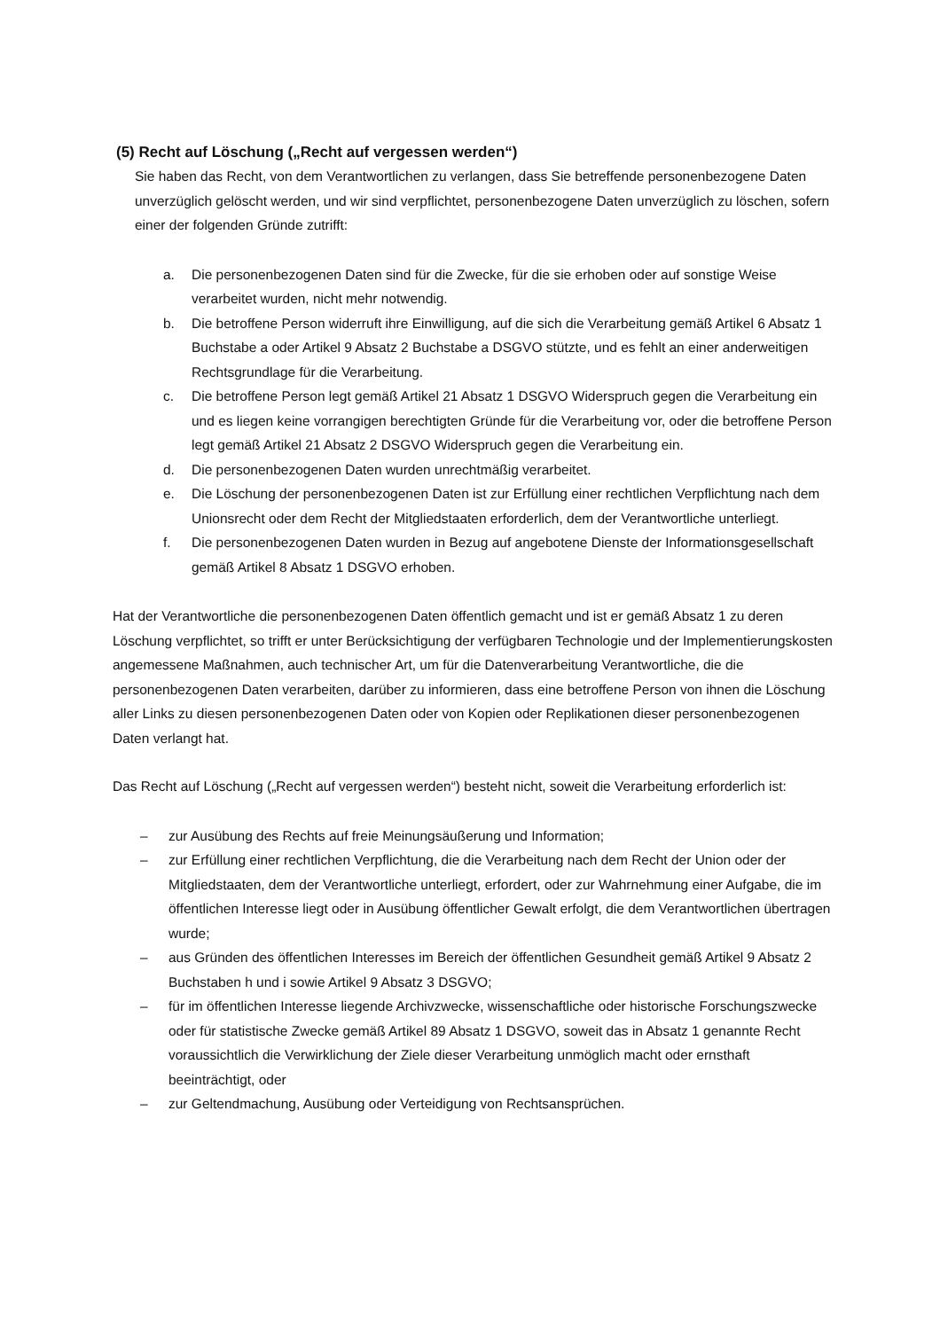(5) Recht auf Löschung („Recht auf vergessen werden“)
Sie haben das Recht, von dem Verantwortlichen zu verlangen, dass Sie betreffende personenbezogene Daten unverzüglich gelöscht werden, und wir sind verpflichtet, personenbezogene Daten unverzüglich zu löschen, sofern einer der folgenden Gründe zutrifft:
a. Die personenbezogenen Daten sind für die Zwecke, für die sie erhoben oder auf sonstige Weise verarbeitet wurden, nicht mehr notwendig.
b. Die betroffene Person widerruft ihre Einwilligung, auf die sich die Verarbeitung gemäß Artikel 6 Absatz 1 Buchstabe a oder Artikel 9 Absatz 2 Buchstabe a DSGVO stützte, und es fehlt an einer anderweitigen Rechtsgrundlage für die Verarbeitung.
c. Die betroffene Person legt gemäß Artikel 21 Absatz 1 DSGVO Widerspruch gegen die Verarbeitung ein und es liegen keine vorrangigen berechtigten Gründe für die Verarbeitung vor, oder die betroffene Person legt gemäß Artikel 21 Absatz 2 DSGVO Widerspruch gegen die Verarbeitung ein.
d. Die personenbezogenen Daten wurden unrechtmäßig verarbeitet.
e. Die Löschung der personenbezogenen Daten ist zur Erfüllung einer rechtlichen Verpflichtung nach dem Unionsrecht oder dem Recht der Mitgliedstaaten erforderlich, dem der Verantwortliche unterliegt.
f. Die personenbezogenen Daten wurden in Bezug auf angebotene Dienste der Informationsgesellschaft gemäß Artikel 8 Absatz 1 DSGVO erhoben.
Hat der Verantwortliche die personenbezogenen Daten öffentlich gemacht und ist er gemäß Absatz 1 zu deren Löschung verpflichtet, so trifft er unter Berücksichtigung der verfügbaren Technologie und der Implementierungskosten angemessene Maßnahmen, auch technischer Art, um für die Datenverarbeitung Verantwortliche, die die personenbezogenen Daten verarbeiten, darüber zu informieren, dass eine betroffene Person von ihnen die Löschung aller Links zu diesen personenbezogenen Daten oder von Kopien oder Replikationen dieser personenbezogenen Daten verlangt hat.
Das Recht auf Löschung („Recht auf vergessen werden“) besteht nicht, soweit die Verarbeitung erforderlich ist:
– zur Ausübung des Rechts auf freie Meinungsäußerung und Information;
– zur Erfüllung einer rechtlichen Verpflichtung, die die Verarbeitung nach dem Recht der Union oder der Mitgliedstaaten, dem der Verantwortliche unterliegt, erfordert, oder zur Wahrnehmung einer Aufgabe, die im öffentlichen Interesse liegt oder in Ausübung öffentlicher Gewalt erfolgt, die dem Verantwortlichen übertragen wurde;
– aus Gründen des öffentlichen Interesses im Bereich der öffentlichen Gesundheit gemäß Artikel 9 Absatz 2 Buchstaben h und i sowie Artikel 9 Absatz 3 DSGVO;
– für im öffentlichen Interesse liegende Archivzwecke, wissenschaftliche oder historische Forschungszwecke oder für statistische Zwecke gemäß Artikel 89 Absatz 1 DSGVO, soweit das in Absatz 1 genannte Recht voraussichtlich die Verwirklichung der Ziele dieser Verarbeitung unmöglich macht oder ernsthaft beeinträchtigt, oder
– zur Geltendmachung, Ausübung oder Verteidigung von Rechtsansprüchen.